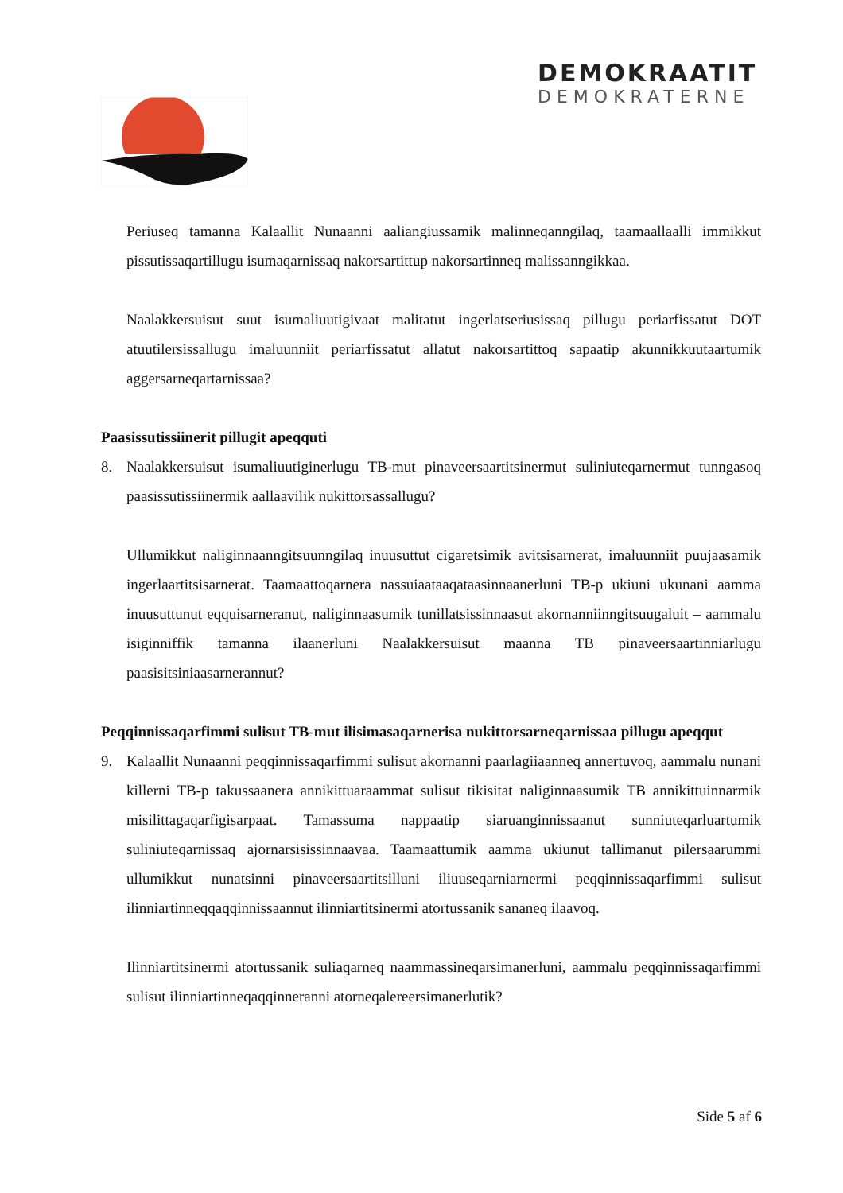DEMOKRAATIT
DEMOKRATERNE
Periuseq tamanna Kalaallit Nunaanni aaliangiussamik malinneqanngilaq, taamaallaalli immikkut pissutissaqartillugu isumaqarnissaq nakorsartittup nakorsartinneq malissanngikkaa.
Naalakkersuisut suut isumaliuutigivaat malitatut ingerlatseriusissaq pillugu periarfissatut DOT atuutilersissallugu imaluunniit periarfissatut allatut nakorsartittoq sapaatip akunnikkuutaartumik aggersarneqartarnissaa?
Paasissutissiinerit pillugit apeqquti
8. Naalakkersuisut isumaliuutiginerlugu TB-mut pinaveersaartitsinermut suliniuteqarnermut tunngasoq paasissutissiinermik aallaavilik nukittorsassallugu?
Ullumikkut naliginnaanngitsuunngilaq inuusuttut cigaretsimik avitsisarnerat, imaluunniit puujaasamik ingerlaartitsisarnerat. Taamaattoqarnera nassuiaataaqataasinnaanerluni TB-p ukiuni ukunani aamma inuusuttunut eqquisarneranut, naliginnaasumik tunillatsissinnaasut akornanniinngitsuugaluit – aammalu isiginniffik tamanna ilaanerluni Naalakkersuisut maanna TB pinaveersaartinniarlugu paasisitsiniaasarnerannut?
Peqqinnissaqarfimmi sulisut TB-mut ilisimasaqarnerisa nukittorsarneqarnissaa pillugu apeqqut
9. Kalaallit Nunaanni peqqinnissaqarfimmi sulisut akornanni paarlagiiaanneq annertuvoq, aammalu nunani killerni TB-p takussaanera annikittuaraammat sulisut tikisitat naliginnaasumik TB annikittuinnarmik misilittagaqarfigisarpaat. Tamassuma nappaatip siaruanginnissaanut sunniuteqarluartumik suliniuteqarnissaq ajornarsisissinnaavaa. Taamaattumik aamma ukiunut tallimanut pilersaarummi ullumikkut nunatsinni pinaveersaartitsilluni iliuuseqarniarnermi peqqinnissaqarfimmi sulisut ilinniartinneqqaqqinnissaannut ilinniartitsinermi atortussanik sananeq ilaavoq.
Ilinniartitsinermi atortussanik suliaqarneq naammassineqarsimanerluni, aammalu peqqinnissaqarfimmi sulisut ilinniartinneqaqqinneranni atorneqalereersimanerlutik?
Side 5 af 6